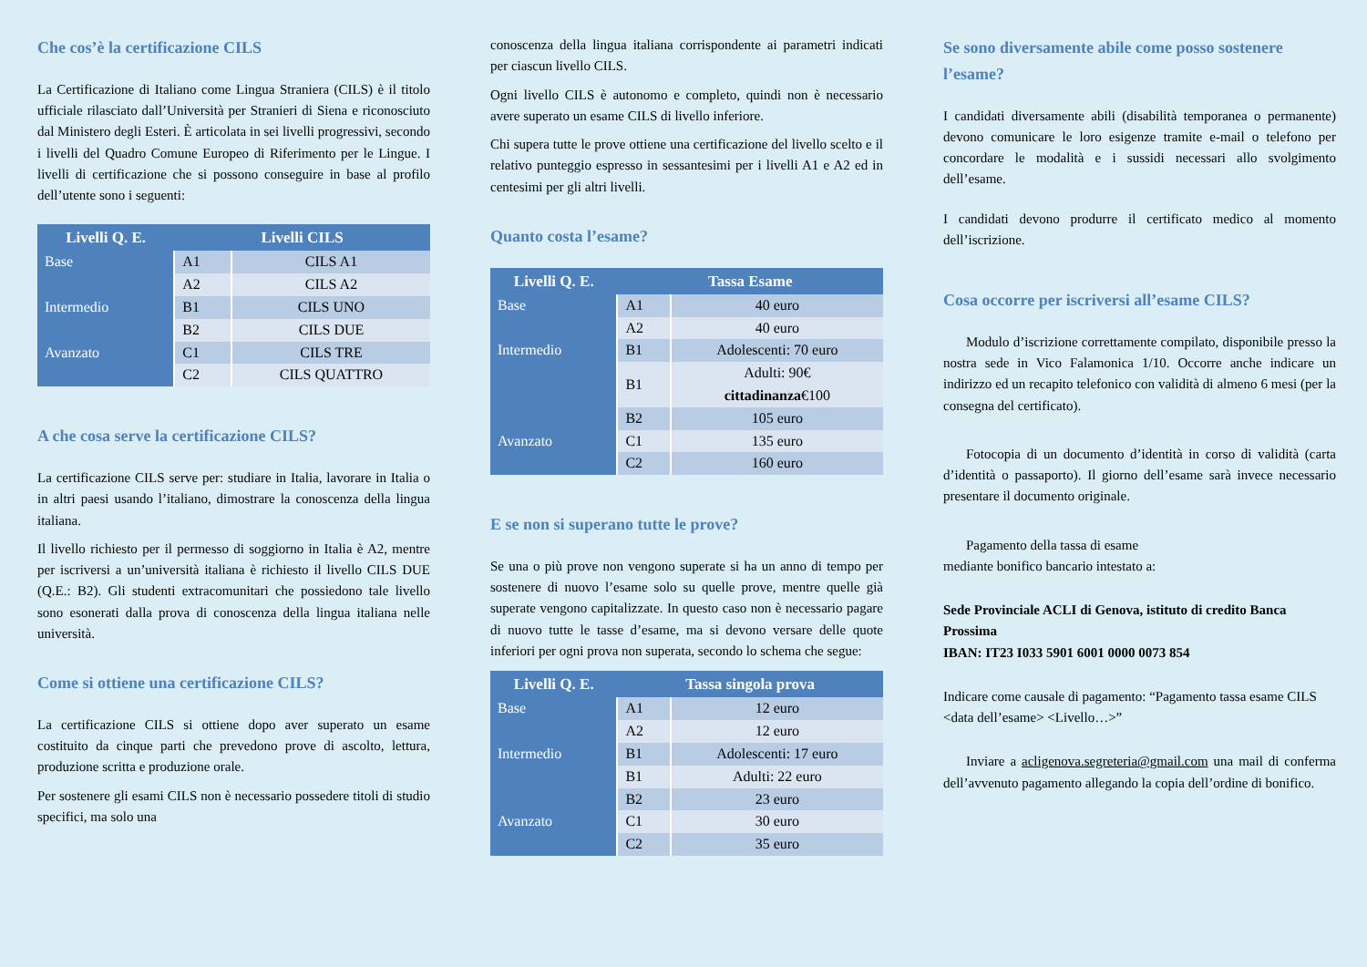Che cos’è la certificazione CILS
La Certificazione di Italiano come Lingua Straniera (CILS) è il titolo ufficiale rilasciato dall’Università per Stranieri di Siena e riconosciuto dal Ministero degli Esteri. È articolata in sei livelli progressivi, secondo i livelli del Quadro Comune Europeo di Riferimento per le Lingue. I livelli di certificazione che si possono conseguire in base al profilo dell’utente sono i seguenti:
| Livelli Q. E. | Livelli CILS | |
| --- | --- | --- |
| Base | A1 | CILS A1 |
| | A2 | CILS A2 |
| Intermedio | B1 | CILS UNO |
| | B2 | CILS DUE |
| Avanzato | C1 | CILS TRE |
| | C2 | CILS QUATTRO |
A che cosa serve la certificazione CILS?
La certificazione CILS serve per: studiare in Italia, lavorare in Italia o in altri paesi usando l’italiano, dimostrare la conoscenza della lingua italiana.
Il livello richiesto per il permesso di soggiorno in Italia è A2, mentre per iscriversi a un’università italiana è richiesto il livello CILS DUE (Q.E.: B2). Gli studenti extracomunitari che possiedono tale livello sono esonerati dalla prova di conoscenza della lingua italiana nelle università.
Come si ottiene una certificazione CILS?
La certificazione CILS si ottiene dopo aver superato un esame costituito da cinque parti che prevedono prove di ascolto, lettura, produzione scritta e produzione orale.
Per sostenere gli esami CILS non è necessario possedere titoli di studio specifici, ma solo una
conoscenza della lingua italiana corrispondente ai parametri indicati per ciascun livello CILS.
Ogni livello CILS è autonomo e completo, quindi non è necessario avere superato un esame CILS di livello inferiore.
Chi supera tutte le prove ottiene una certificazione del livello scelto e il relativo punteggio espresso in sessantesimi per i livelli A1 e A2 ed in centesimi per gli altri livelli.
Quanto costa l’esame?
| Livelli Q. E. | Tassa Esame | |
| --- | --- | --- |
| Base | A1 | 40 euro |
| | A2 | 40 euro |
| Intermedio | B1 | Adolescenti: 70 euro |
| | B1 | Adulti: 90€ cittadinanza €100 |
| | B2 | 105 euro |
| Avanzato | C1 | 135 euro |
| | C2 | 160 euro |
E se non si superano tutte le prove?
Se una o più prove non vengono superate si ha un anno di tempo per sostenere di nuovo l’esame solo su quelle prove, mentre quelle già superate vengono capitalizzate. In questo caso non è necessario pagare di nuovo tutte le tasse d’esame, ma si devono versare delle quote inferiori per ogni prova non superata, secondo lo schema che segue:
| Livelli Q. E. | Tassa singola prova | |
| --- | --- | --- |
| Base | A1 | 12 euro |
| | A2 | 12 euro |
| Intermedio | B1 | Adolescenti: 17 euro |
| | B1 | Adulti: 22 euro |
| | B2 | 23 euro |
| Avanzato | C1 | 30 euro |
| | C2 | 35 euro |
Se sono diversamente abile come posso sostenere l’esame?
I candidati diversamente abili (disabilità temporanea o permanente) devono comunicare le loro esigenze tramite e-mail o telefono per concordare le modalità e i sussidi necessari allo svolgimento dell’esame.
I candidati devono produrre il certificato medico al momento dell’iscrizione.
Cosa occorre per iscriversi all’esame CILS?
Modulo d’iscrizione correttamente compilato, disponibile presso la nostra sede in Vico Falamonica 1/10. Occorre anche indicare un indirizzo ed un recapito telefonico con validità di almeno 6 mesi (per la consegna del certificato).
Fotocopia di un documento d’identità in corso di validità (carta d’identità o passaporto). Il giorno dell’esame sarà invece necessario presentare il documento originale.
Pagamento della tassa di esame
mediante bonifico bancario intestato a:
Sede Provinciale ACLI di Genova, istituto di credito Banca Prossima
IBAN: IT23 I033 5901 6001 0000 0073 854
Indicare come causale di pagamento: “Pagamento tassa esame CILS <data dell’esame> <Livello…>”
Inviare a acligenova.segreteria@gmail.com una mail di conferma dell’avvenuto pagamento allegando la copia dell’ordine di bonifico.